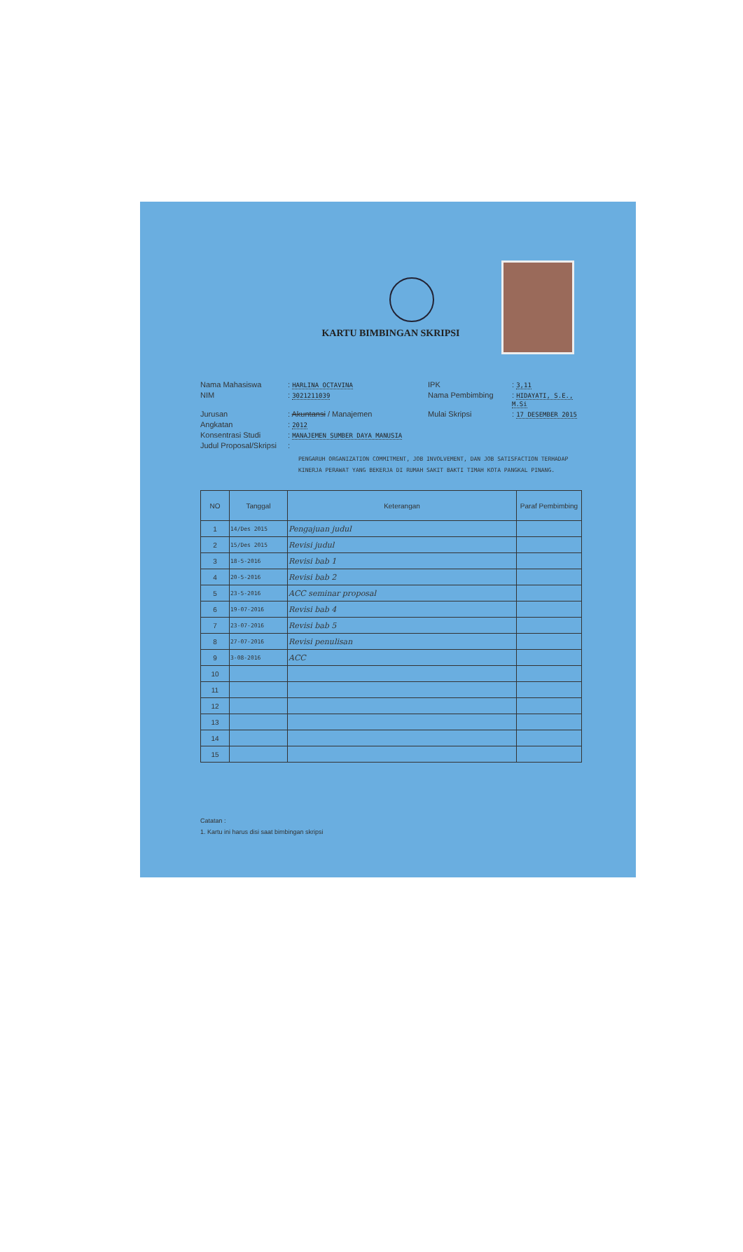KARTU BIMBINGAN SKRIPSI
Nama Mahasiswa
: HARLINA OCTAVINA
IPK
: 3,11
NIM
: 3021211039
Nama Pembimbing
: HIDAYATI, S.E., M.Si
Jurusan
: Akuntansi / Manajemen
Mulai Skripsi
: 17 DESEMBER 2015
Angkatan
: 2012
Konsentrasi Studi
: MANAJEMEN SUMBER DAYA MANUSIA
Judul Proposal/Skripsi
:
PENGARUH ORGANIZATION COMMITMENT, JOB INVOLVEMENT, DAN JOB SATISFACTION TERHADAP KINERJA PERAWAT YANG BEKERJA DI RUMAH SAKIT BAKTI TIMAH KOTA PANGKAL PINANG.
| NO | Tanggal | Keterangan | Paraf Pembimbing |
| --- | --- | --- | --- |
| 1 | 14/Des 2015 | Pengajuan judul | |
| 2 | 15/Des 2015 | Revisi judul | |
| 3 | 18-5-2016 | Revisi bab 1 | |
| 4 | 20-5-2016 | Revisi bab 2 | |
| 5 | 23-5-2016 | ACC seminar proposal | |
| 6 | 19-07-2016 | Revisi bab 4 | |
| 7 | 23-07-2016 | Revisi bab 5 | |
| 8 | 27-07-2016 | Revisi penulisan | |
| 9 | 3-08-2016 | ACC | |
| 10 | | | |
| 11 | | | |
| 12 | | | |
| 13 | | | |
| 14 | | | |
| 15 | | | |
Catatan :
1. Kartu ini harus disi saat bimbingan skripsi